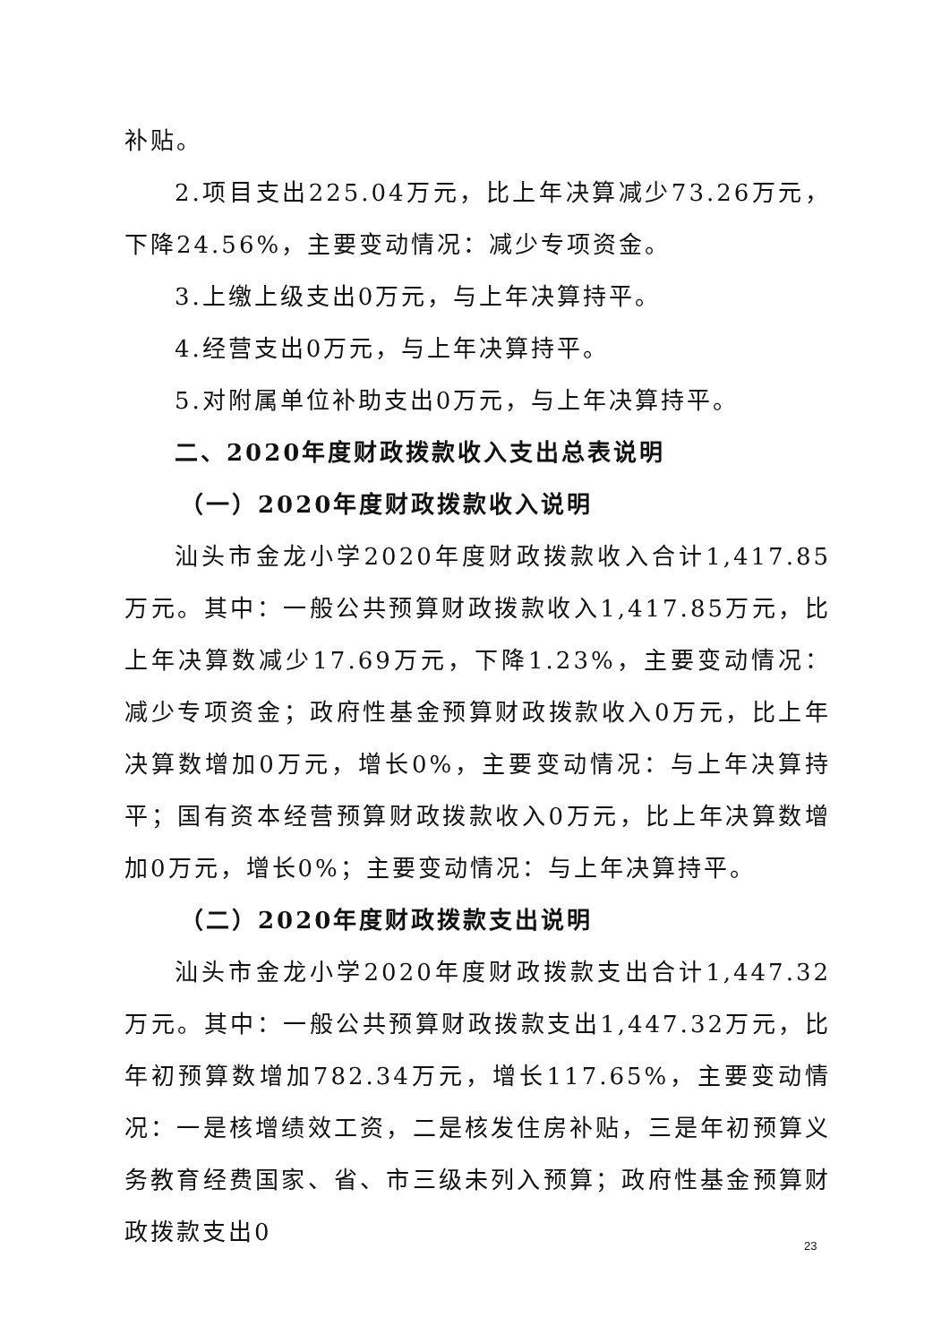补贴。
2.项目支出225.04万元，比上年决算减少73.26万元，下降24.56%，主要变动情况：减少专项资金。
3.上缴上级支出0万元，与上年决算持平。
4.经营支出0万元，与上年决算持平。
5.对附属单位补助支出0万元，与上年决算持平。
二、2020年度财政拨款收入支出总表说明
（一）2020年度财政拨款收入说明
汕头市金龙小学2020年度财政拨款收入合计1,417.85万元。其中：一般公共预算财政拨款收入1,417.85万元，比上年决算数减少17.69万元，下降1.23%，主要变动情况：减少专项资金；政府性基金预算财政拨款收入0万元，比上年决算数增加0万元，增长0%，主要变动情况：与上年决算持平；国有资本经营预算财政拨款收入0万元，比上年决算数增加0万元，增长0%；主要变动情况：与上年决算持平。
（二）2020年度财政拨款支出说明
汕头市金龙小学2020年度财政拨款支出合计1,447.32万元。其中：一般公共预算财政拨款支出1,447.32万元，比年初预算数增加782.34万元，增长117.65%，主要变动情况：一是核增绩效工资，二是核发住房补贴，三是年初预算义务教育经费国家、省、市三级未列入预算；政府性基金预算财政拨款支出0
23